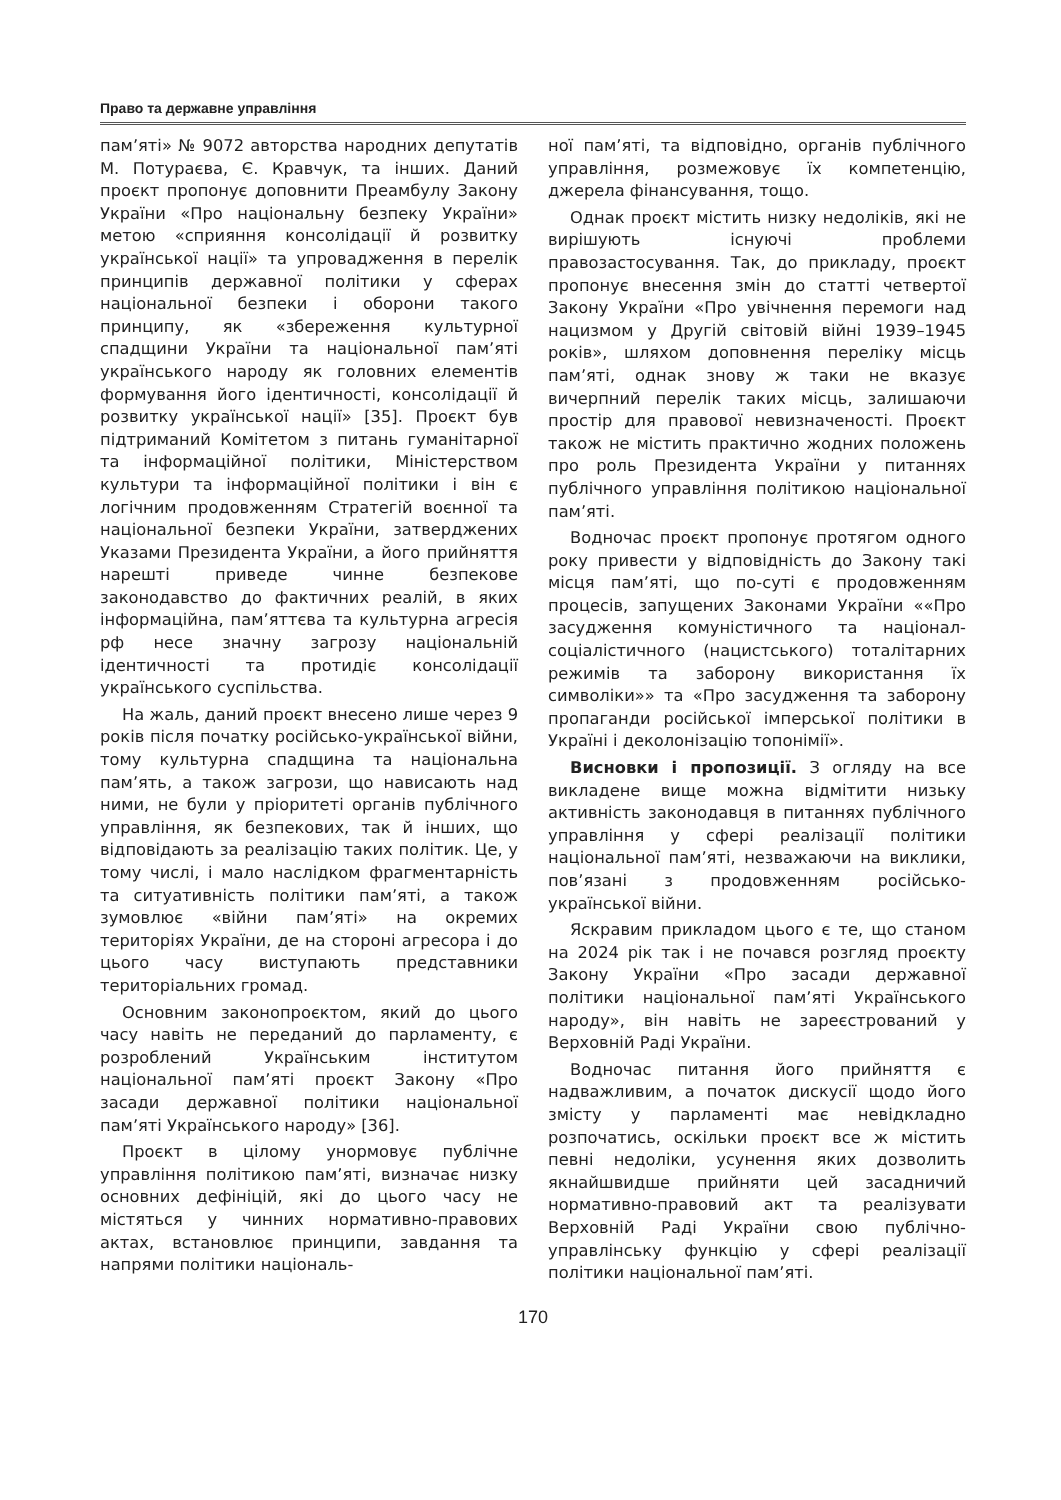Право та державне управління
пам’яті» № 9072 авторства народних депутатів М. Потураєва, Є. Кравчук, та інших. Даний проєкт пропонує доповнити Преамбулу Закону України «Про національну безпеку України» метою «сприяння консолідації й розвитку української нації» та упровадження в перелік принципів державної політики у сферах національної безпеки і оборони такого принципу, як «збереження культурної спадщини України та національної пам’яті українського народу як головних елементів формування його ідентичності, консолідації й розвитку української нації» [35]. Проєкт був підтриманий Комітетом з питань гуманітарної та інформаційної політики, Міністерством культури та інформаційної політики і він є логічним продовженням Стратегій воєнної та національної безпеки України, затверджених Указами Президента України, а його прийняття нарешті приведе чинне безпекове законодавство до фактичних реалій, в яких інформаційна, пам’яттєва та культурна агресія рф несе значну загрозу національній ідентичності та протидіє консолідації українського суспільства.
На жаль, даний проєкт внесено лише через 9 років після початку російсько-української війни, тому культурна спадщина та національна пам’ять, а також загрози, що нависають над ними, не були у пріоритеті органів публічного управління, як безпекових, так й інших, що відповідають за реалізацію таких політик. Це, у тому числі, і мало наслідком фрагментарність та ситуативність політики пам’яті, а також зумовлює «війни пам’яті» на окремих територіях України, де на стороні агресора і до цього часу виступають представники територіальних громад.
Основним законопроєктом, який до цього часу навіть не переданий до парламенту, є розроблений Українським інститутом національної пам’яті проєкт Закону «Про засади державної політики національної пам’яті Українського народу» [36].
Проєкт в цілому унормовує публічне управління політикою пам’яті, визначає низку основних дефініцій, які до цього часу не містяться у чинних нормативно-правових актах, встановлює принципи, завдання та напрями політики національ-
ної пам’яті, та відповідно, органів публічного управління, розмежовує їх компетенцію, джерела фінансування, тощо.
Однак проєкт містить низку недоліків, які не вирішують існуючі проблеми правозастосування. Так, до прикладу, проєкт пропонує внесення змін до статті четвертої Закону України «Про увічнення перемоги над нацизмом у Другій світовій війні 1939–1945 років», шляхом доповнення переліку місць пам’яті, однак знову ж таки не вказує вичерпний перелік таких місць, залишаючи простір для правової невизначеності. Проєкт також не містить практично жодних положень про роль Президента України у питаннях публічного управління політикою національної пам’яті.
Водночас проєкт пропонує протягом одного року привести у відповідність до Закону такі місця пам’яті, що по-суті є продовженням процесів, запущених Законами України ««Про засудження комуністичного та націонал-соціалістичного (нацистського) тоталітарних режимів та заборону використання їх символіки»» та «Про засудження та заборону пропаганди російської імперської політики в Україні і деколонізацію топонімії».
Висновки і пропозиції. З огляду на все викладене вище можна відмітити низьку активність законодавця в питаннях публічного управління у сфері реалізації політики національної пам’яті, незважаючи на виклики, пов’язані з продовженням російсько-української війни.
Яскравим прикладом цього є те, що станом на 2024 рік так і не почався розгляд проєкту Закону України «Про засади державної політики національної пам’яті Українського народу», він навіть не зареєстрований у Верховній Раді України.
Водночас питання його прийняття є надважливим, а початок дискусії щодо його змісту у парламенті має невідкладно розпочатись, оскільки проєкт все ж містить певні недоліки, усунення яких дозволить якнайшвидше прийняти цей засадничий нормативно-правовий акт та реалізувати Верховній Раді України свою публічно-управлінську функцію у сфері реалізації політики національної пам’яті.
170